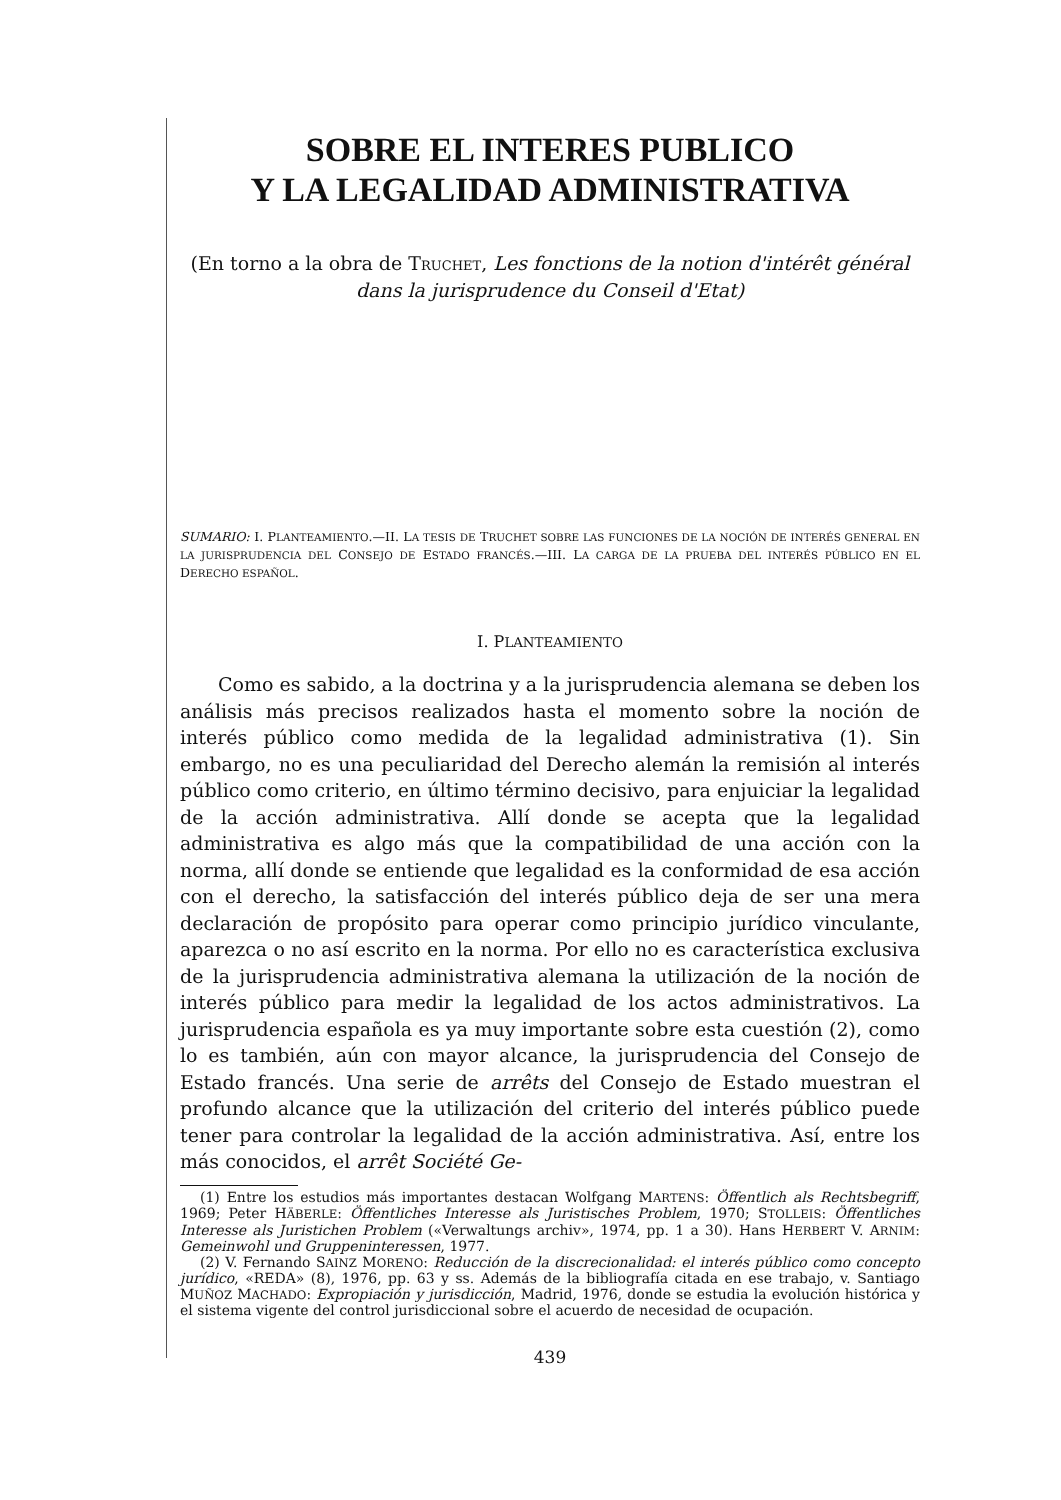SOBRE EL INTERES PUBLICO
Y LA LEGALIDAD ADMINISTRATIVA
(En torno a la obra de Truchet, Les fonctions de la notion d'intérêt général dans la jurisprudence du Conseil d'Etat)
SUMARIO: I. PLANTEAMIENTO.—II. LA TESIS DE TRUCHET SOBRE LAS FUNCIONES DE LA NOCIÓN DE INTERÉS GENERAL EN LA JURISPRUDENCIA DEL CONSEJO DE ESTADO FRANCÉS.—III. LA CARGA DE LA PRUEBA DEL INTERÉS PÚBLICO EN EL DERECHO ESPAÑOL.
I. PLANTEAMIENTO
Como es sabido, a la doctrina y a la jurisprudencia alemana se deben los análisis más precisos realizados hasta el momento sobre la noción de interés público como medida de la legalidad administrativa (1). Sin embargo, no es una peculiaridad del Derecho alemán la remisión al interés público como criterio, en último término decisivo, para enjuiciar la legalidad de la acción administrativa. Allí donde se acepta que la legalidad administrativa es algo más que la compatibilidad de una acción con la norma, allí donde se entiende que legalidad es la conformidad de esa acción con el derecho, la satisfacción del interés público deja de ser una mera declaración de propósito para operar como principio jurídico vinculante, aparezca o no así escrito en la norma. Por ello no es característica exclusiva de la jurisprudencia administrativa alemana la utilización de la noción de interés público para medir la legalidad de los actos administrativos. La jurisprudencia española es ya muy importante sobre esta cuestión (2), como lo es también, aún con mayor alcance, la jurisprudencia del Consejo de Estado francés. Una serie de arrêts del Consejo de Estado muestran el profundo alcance que la utilización del criterio del interés público puede tener para controlar la legalidad de la acción administrativa. Así, entre los más conocidos, el arrêt Société Ge-
(1) Entre los estudios más importantes destacan Wolfgang MARTENS: Öffentlich als Rechtsbegriff, 1969; Peter HÄBERLE: Öffentliches Interesse als Juristisches Problem, 1970; STOLLEIS: Öffentliches Interesse als Juristichen Problem («Verwaltungs archiv», 1974, pp. 1 a 30). Hans HERBERT V. ARNIM: Gemeinwohl und Gruppeninteressen, 1977.
(2) V. Fernando SAINZ MORENO: Reducción de la discrecionalidad: el interés público como concepto jurídico, «REDA» (8), 1976, pp. 63 y ss. Además de la bibliografía citada en ese trabajo, v. Santiago MUÑOZ MACHADO: Expropiación y jurisdicción, Madrid, 1976, donde se estudia la evolución histórica y el sistema vigente del control jurisdiccional sobre el acuerdo de necesidad de ocupación.
439